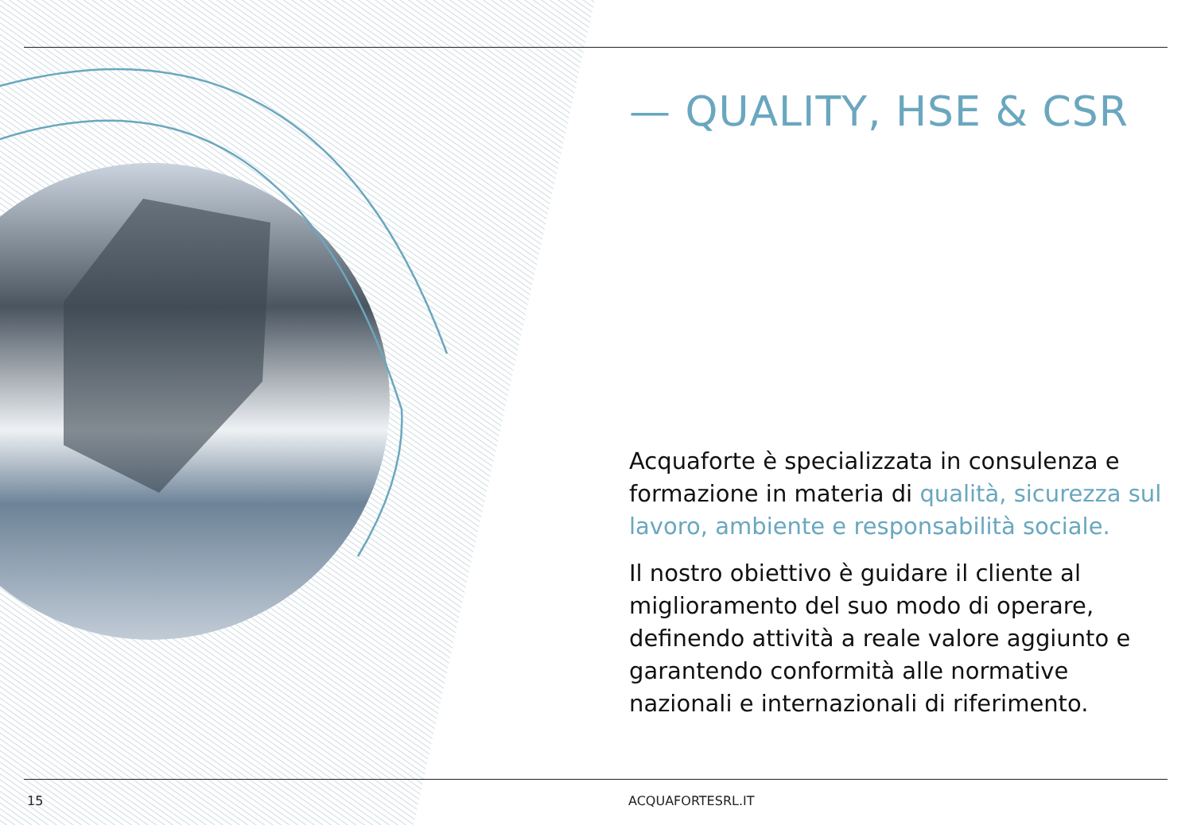— QUALITY, HSE & CSR
Acquaforte è specializzata in consulenza e formazione in materia di qualità, sicurezza sul lavoro, ambiente e responsabilità sociale.
Il nostro obiettivo è guidare il cliente al miglioramento del suo modo di operare, definendo attività a reale valore aggiunto e garantendo conformità alle normative nazionali e internazionali di riferimento.
15 ACQUAFORTESRL.IT